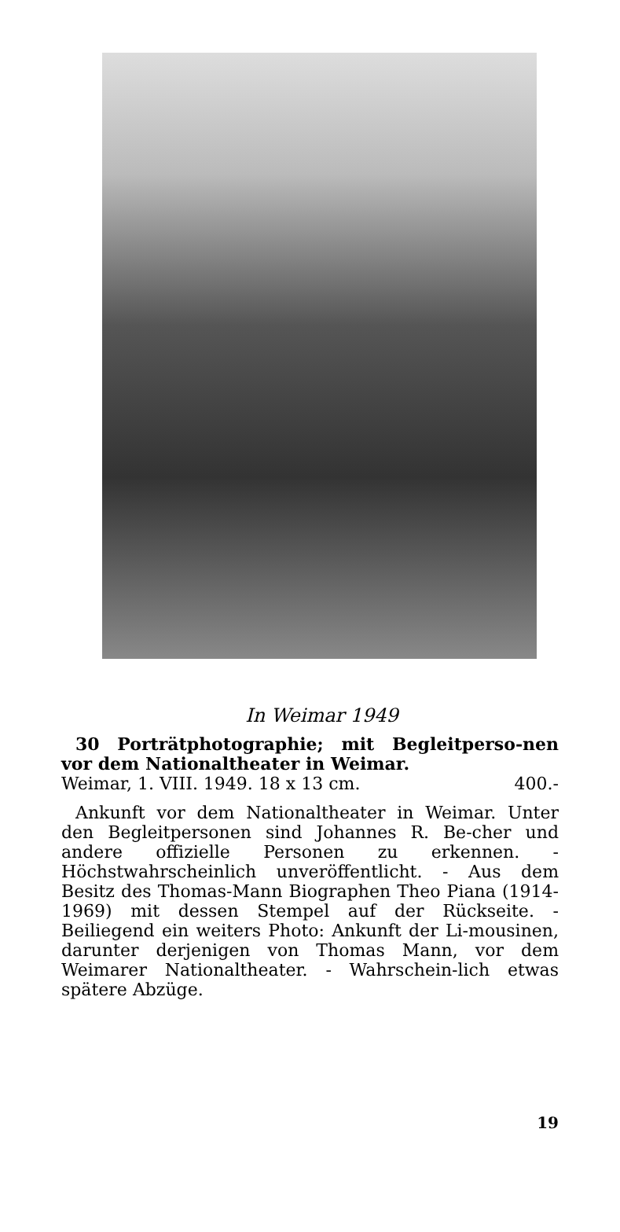In Weimar 1949
30 Porträtphotographie; mit Begleitperso-nen vor dem Nationaltheater in Weimar.
Weimar, 1. VIII. 1949. 18 x 13 cm. 400.-
Ankunft vor dem Nationaltheater in Weimar. Unter den Begleitpersonen sind Johannes R. Be-cher und andere offizielle Personen zu erkennen. - Höchstwahrscheinlich unveröffentlicht. - Aus dem Besitz des Thomas-Mann Biographen Theo Piana (1914-1969) mit dessen Stempel auf der Rückseite. - Beiliegend ein weiters Photo: Ankunft der Li-mousinen, darunter derjenigen von Thomas Mann, vor dem Weimarer Nationaltheater. - Wahrschein-lich etwas spätere Abzüge.
19